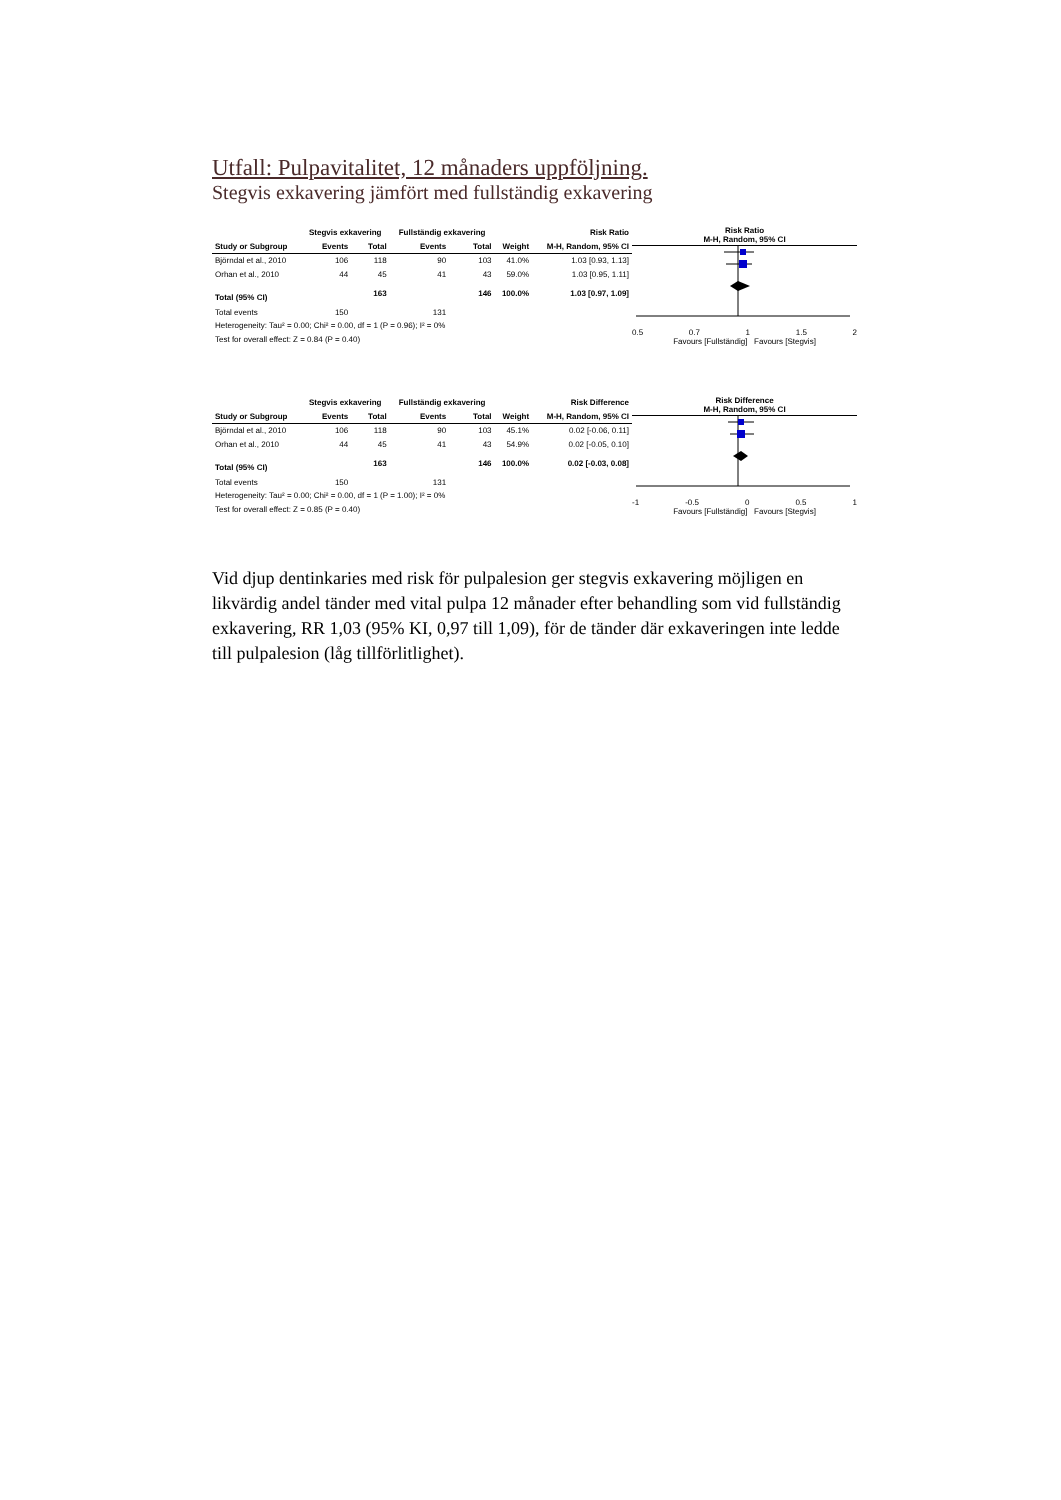Utfall: Pulpavitalitet, 12 månaders uppföljning.
Stegvis exkavering jämfört med fullständig exkavering
| | Stegvis exkavering | | Fullständig exkavering | | | Risk Ratio |
| --- | --- | --- | --- | --- | --- | --- |
| Study or Subgroup | Events | Total | Events | Total | Weight | M-H, Random, 95% CI |
| Björndal et al., 2010 | 106 | 118 | 90 | 103 | 41.0% | 1.03 [0.93, 1.13] |
| Orhan et al., 2010 | 44 | 45 | 41 | 43 | 59.0% | 1.03 [0.95, 1.11] |
| Total (95% CI) | | 163 | | 146 | 100.0% | 1.03 [0.97, 1.09] |
| Total events | 150 | | 131 | | | |
| Heterogeneity: Tau² = 0.00; Chi² = 0.00, df = 1 (P = 0.96); I² = 0% | | | | | | |
| Test for overall effect: Z = 0.84 (P = 0.40) | | | | | | |
Risk Ratio
M-H, Random, 95% CI
0.5 0.7 1 1.5 2
Favours [Fullständig] Favours [Stegvis]
| | Stegvis exkavering | | Fullständig exkavering | | | Risk Difference |
| --- | --- | --- | --- | --- | --- | --- |
| Study or Subgroup | Events | Total | Events | Total | Weight | M-H, Random, 95% CI |
| Björndal et al., 2010 | 106 | 118 | 90 | 103 | 45.1% | 0.02 [-0.06, 0.11] |
| Orhan et al., 2010 | 44 | 45 | 41 | 43 | 54.9% | 0.02 [-0.05, 0.10] |
| Total (95% CI) | | 163 | | 146 | 100.0% | 0.02 [-0.03, 0.08] |
| Total events | 150 | | 131 | | | |
| Heterogeneity: Tau² = 0.00; Chi² = 0.00, df = 1 (P = 1.00); I² = 0% | | | | | | |
| Test for overall effect: Z = 0.85 (P = 0.40) | | | | | | |
Risk Difference
M-H, Random, 95% CI
-1 -0.5 0 0.5 1
Favours [Fullständig] Favours [Stegvis]
Vid djup dentinkaries med risk för pulpalesion ger stegvis exkavering möjligen en likvärdig andel tänder med vital pulpa 12 månader efter behandling som vid fullständig exkavering, RR 1,03 (95% KI, 0,97 till 1,09), för de tänder där exka­veringen inte ledde till pulpalesion (låg tillförlitlighet).